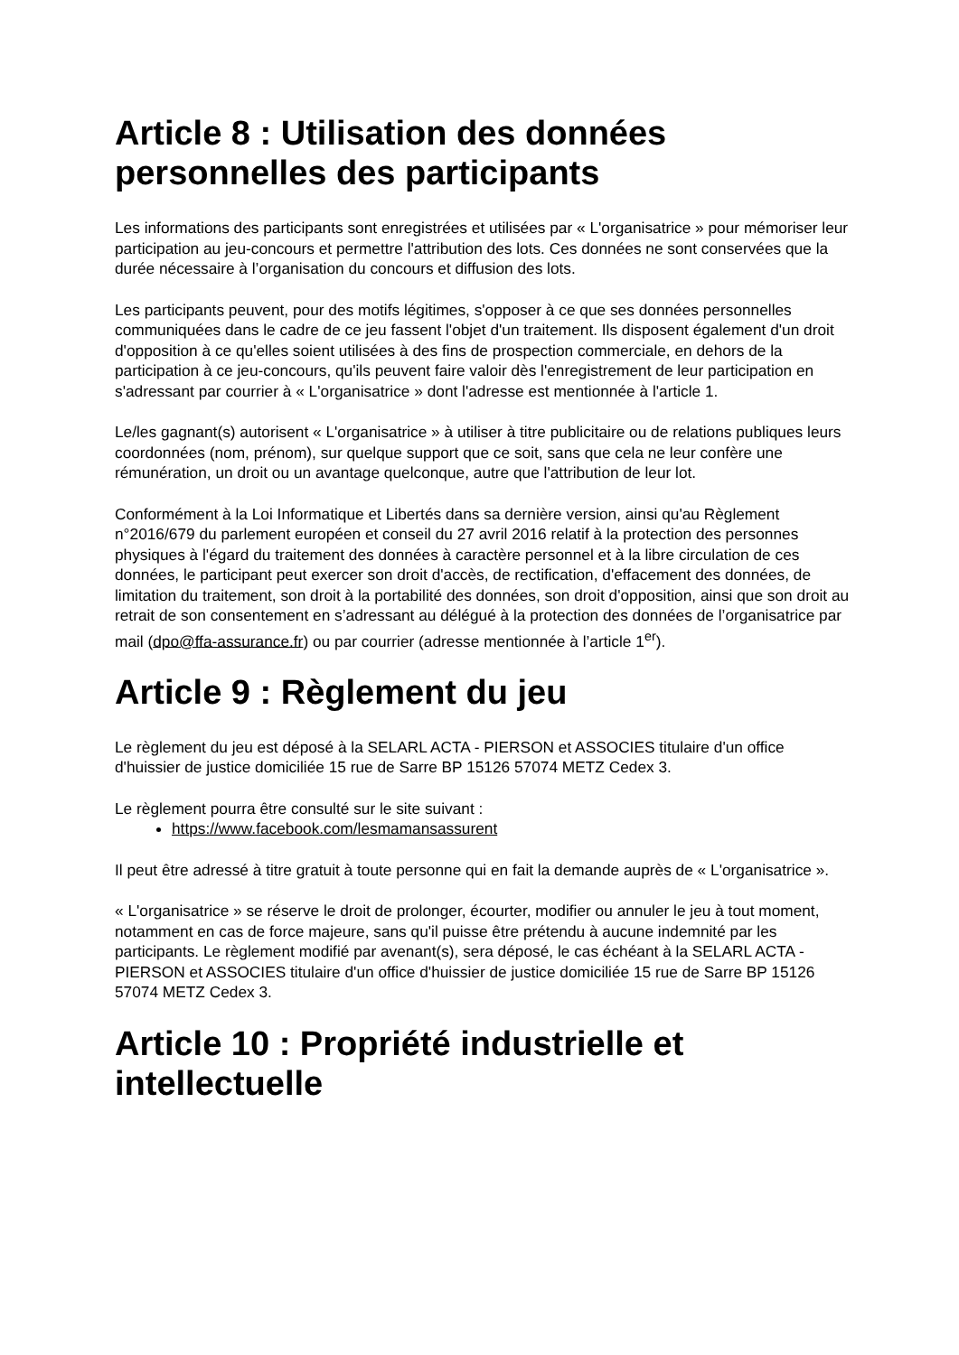Article 8 : Utilisation des données personnelles des participants
Les informations des participants sont enregistrées et utilisées par « L'organisatrice » pour mémoriser leur participation au jeu-concours et permettre l'attribution des lots. Ces données ne sont conservées que la durée nécessaire à l’organisation du concours et diffusion des lots.
Les participants peuvent, pour des motifs légitimes, s'opposer à ce que ses données personnelles communiquées dans le cadre de ce jeu fassent l'objet d'un traitement. Ils disposent également d'un droit d'opposition à ce qu'elles soient utilisées à des fins de prospection commerciale, en dehors de la participation à ce jeu-concours, qu'ils peuvent faire valoir dès l'enregistrement de leur participation en s'adressant par courrier à « L'organisatrice » dont l'adresse est mentionnée à l'article 1.
Le/les gagnant(s) autorisent « L'organisatrice » à utiliser à titre publicitaire ou de relations publiques leurs coordonnées (nom, prénom), sur quelque support que ce soit, sans que cela ne leur confère une rémunération, un droit ou un avantage quelconque, autre que l'attribution de leur lot.
Conformément à la Loi Informatique et Libertés dans sa dernière version, ainsi qu'au Règlement n°2016/679 du parlement européen et conseil du 27 avril 2016 relatif à la protection des personnes physiques à l'égard du traitement des données à caractère personnel et à la libre circulation de ces données, le participant peut exercer son droit d'accès, de rectification, d'effacement des données, de limitation du traitement, son droit à la portabilité des données, son droit d'opposition, ainsi que son droit au retrait de son consentement en s’adressant au délégué à la protection des données de l’organisatrice par mail (dpo@ffa-assurance.fr) ou par courrier (adresse mentionnée à l’article 1<sup>er</sup>).
Article 9 : Règlement du jeu
Le règlement du jeu est déposé à la SELARL ACTA - PIERSON et ASSOCIES titulaire d'un office d'huissier de justice domiciliée 15 rue de Sarre BP 15126 57074 METZ Cedex 3.
Le règlement pourra être consulté sur le site suivant :
https://www.facebook.com/lesmamansassurent
Il peut être adressé à titre gratuit à toute personne qui en fait la demande auprès de « L'organisatrice ».
« L'organisatrice » se réserve le droit de prolonger, écourter, modifier ou annuler le jeu à tout moment, notamment en cas de force majeure, sans qu'il puisse être prétendu à aucune indemnité par les participants. Le règlement modifié par avenant(s), sera déposé, le cas échéant à la SELARL ACTA - PIERSON et ASSOCIES titulaire d'un office d'huissier de justice domiciliée 15 rue de Sarre BP 15126 57074 METZ Cedex 3.
Article 10 : Propriété industrielle et intellectuelle